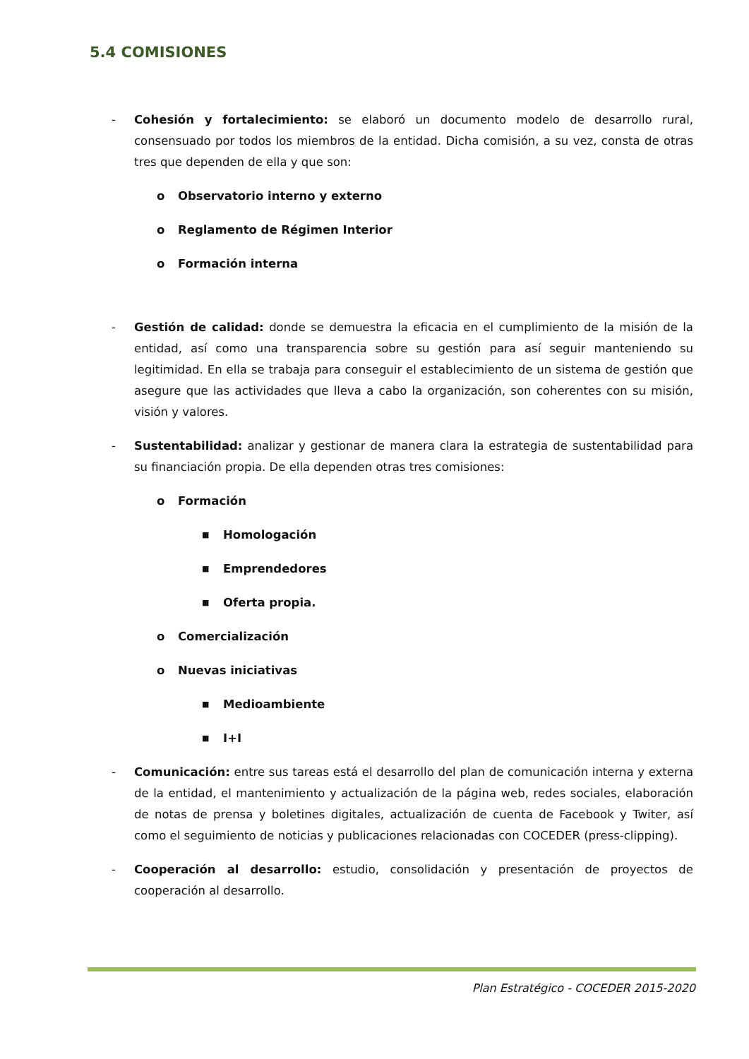5.4 COMISIONES
- Cohesión y fortalecimiento: se elaboró un documento modelo de desarrollo rural, consensuado por todos los miembros de la entidad. Dicha comisión, a su vez, consta de otras tres que dependen de ella y que son:
o Observatorio interno y externo
o Reglamento de Régimen Interior
o Formación interna
- Gestión de calidad: donde se demuestra la eficacia en el cumplimiento de la misión de la entidad, así como una transparencia sobre su gestión para así seguir manteniendo su legitimidad. En ella se trabaja para conseguir el establecimiento de un sistema de gestión que asegure que las actividades que lleva a cabo la organización, son coherentes con su misión, visión y valores.
- Sustentabilidad: analizar y gestionar de manera clara la estrategia de sustentabilidad para su financiación propia. De ella dependen otras tres comisiones:
o Formación
■ Homologación
■ Emprendedores
■ Oferta propia.
o Comercialización
o Nuevas iniciativas
■ Medioambiente
■ I+I
- Comunicación: entre sus tareas está el desarrollo del plan de comunicación interna y externa de la entidad, el mantenimiento y actualización de la página web, redes sociales, elaboración de notas de prensa y boletines digitales, actualización de cuenta de Facebook y Twiter, así como el seguimiento de noticias y publicaciones relacionadas con COCEDER (press-clipping).
- Cooperación al desarrollo: estudio, consolidación y presentación de proyectos de cooperación al desarrollo.
Plan Estratégico - COCEDER 2015-2020